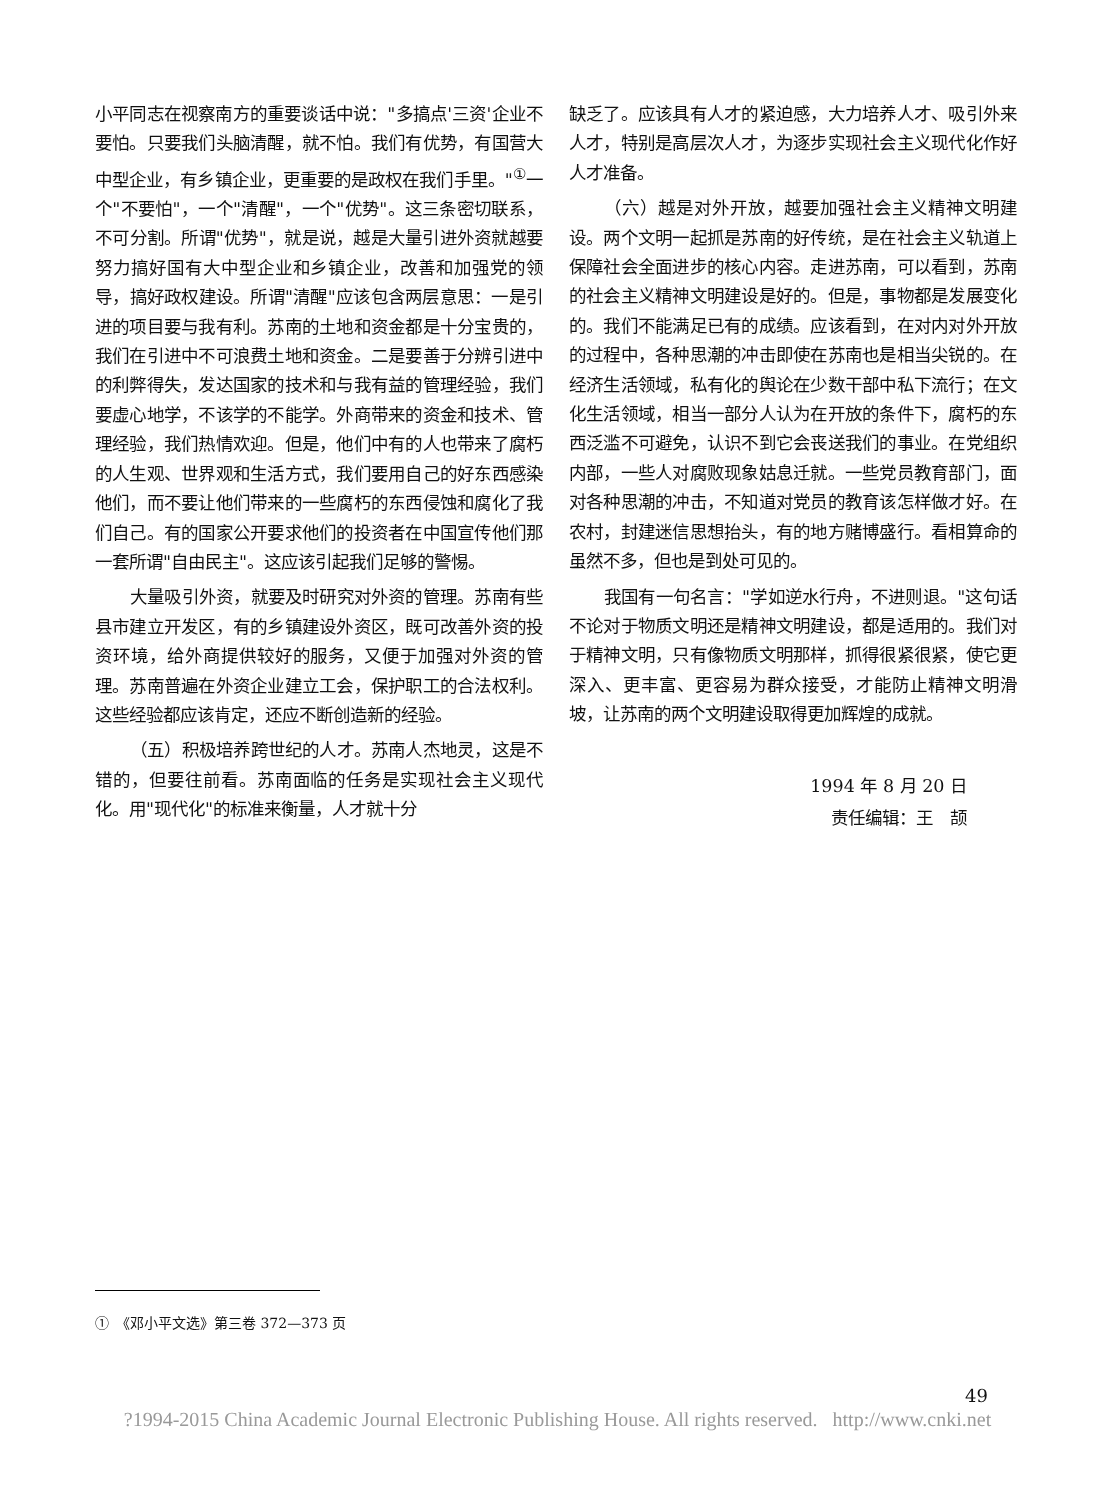小平同志在视察南方的重要谈话中说："多搞点'三资'企业不要怕。只要我们头脑清醒，就不怕。我们有优势，有国营大中型企业，有乡镇企业，更重要的是政权在我们手里。"<sup>①</sup>一个"不要怕"，一个"清醒"，一个"优势"。这三条密切联系，不可分割。所谓"优势"，就是说，越是大量引进外资就越要努力搞好国有大中型企业和乡镇企业，改善和加强党的领导，搞好政权建设。所谓"清醒"应该包含两层意思：一是引进的项目要与我有利。苏南的土地和资金都是十分宝贵的，我们在引进中不可浪费土地和资金。二是要善于分辨引进中的利弊得失，发达国家的技术和与我有益的管理经验，我们要虚心地学，不该学的不能学。外商带来的资金和技术、管理经验，我们热情欢迎。但是，他们中有的人也带来了腐朽的人生观、世界观和生活方式，我们要用自己的好东西感染他们，而不要让他们带来的一些腐朽的东西侵蚀和腐化了我们自己。有的国家公开要求他们的投资者在中国宣传他们那一套所谓"自由民主"。这应该引起我们足够的警惕。
大量吸引外资，就要及时研究对外资的管理。苏南有些县市建立开发区，有的乡镇建设外资区，既可改善外资的投资环境，给外商提供较好的服务，又便于加强对外资的管理。苏南普遍在外资企业建立工会，保护职工的合法权利。这些经验都应该肯定，还应不断创造新的经验。
（五）积极培养跨世纪的人才。苏南人杰地灵，这是不错的，但要往前看。苏南面临的任务是实现社会主义现代化。用"现代化"的标准来衡量，人才就十分
缺乏了。应该具有人才的紧迫感，大力培养人才、吸引外来人才，特别是高层次人才，为逐步实现社会主义现代化作好人才准备。
（六）越是对外开放，越要加强社会主义精神文明建设。两个文明一起抓是苏南的好传统，是在社会主义轨道上保障社会全面进步的核心内容。走进苏南，可以看到，苏南的社会主义精神文明建设是好的。但是，事物都是发展变化的。我们不能满足已有的成绩。应该看到，在对内对外开放的过程中，各种思潮的冲击即使在苏南也是相当尖锐的。在经济生活领域，私有化的舆论在少数干部中私下流行；在文化生活领域，相当一部分人认为在开放的条件下，腐朽的东西泛滥不可避免，认识不到它会丧送我们的事业。在党组织内部，一些人对腐败现象姑息迁就。一些党员教育部门，面对各种思潮的冲击，不知道对党员的教育该怎样做才好。在农村，封建迷信思想抬头，有的地方赌博盛行。看相算命的虽然不多，但也是到处可见的。
我国有一句名言："学如逆水行舟，不进则退。"这句话不论对于物质文明还是精神文明建设，都是适用的。我们对于精神文明，只有像物质文明那样，抓得很紧很紧，使它更深入、更丰富、更容易为群众接受，才能防止精神文明滑坡，让苏南的两个文明建设取得更加辉煌的成就。
1994 年 8 月 20 日
责任编辑：王　颉
①　《邓小平文选》第三卷 372—373 页
49
?1994-2015 China Academic Journal Electronic Publishing House. All rights reserved. http://www.cnki.net